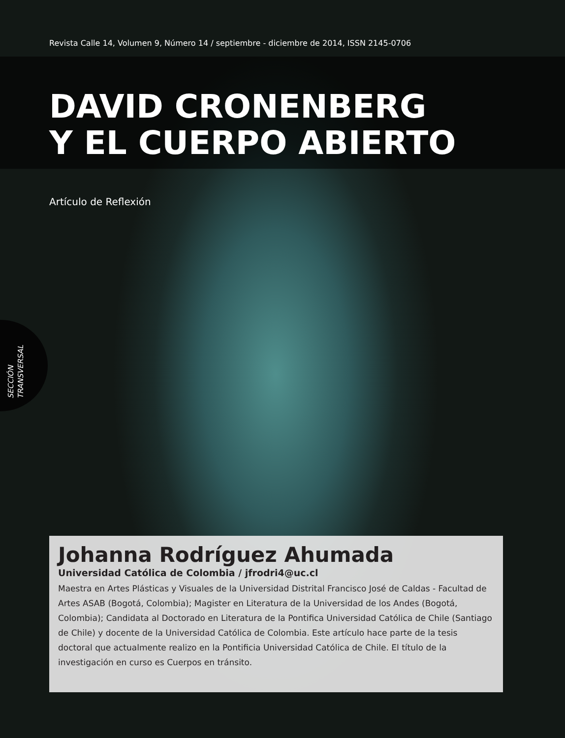Revista Calle 14, Volumen 9, Número 14 / septiembre - diciembre de 2014, ISSN 2145-0706
DAVID CRONENBERG
Y EL CUERPO ABIERTO
Artículo de Reflexión
SECCIÓN TRANSVERSAL
Johanna Rodríguez Ahumada
Universidad Católica de Colombia / jfrodri4@uc.cl
Maestra en Artes Plásticas y Visuales de la Universidad Distrital Francisco José de Caldas - Facultad de Artes ASAB (Bogotá, Colombia); Magister en Literatura de la Universidad de los Andes (Bogotá, Colombia); Candidata al Doctorado en Literatura de la Pontifica Universidad Católica de Chile (Santiago de Chile) y docente de la Universidad Católica de Colombia. Este artículo hace parte de la tesis doctoral que actualmente realizo en la Pontificia Universidad Católica de Chile. El título de la investigación en curso es Cuerpos en tránsito.